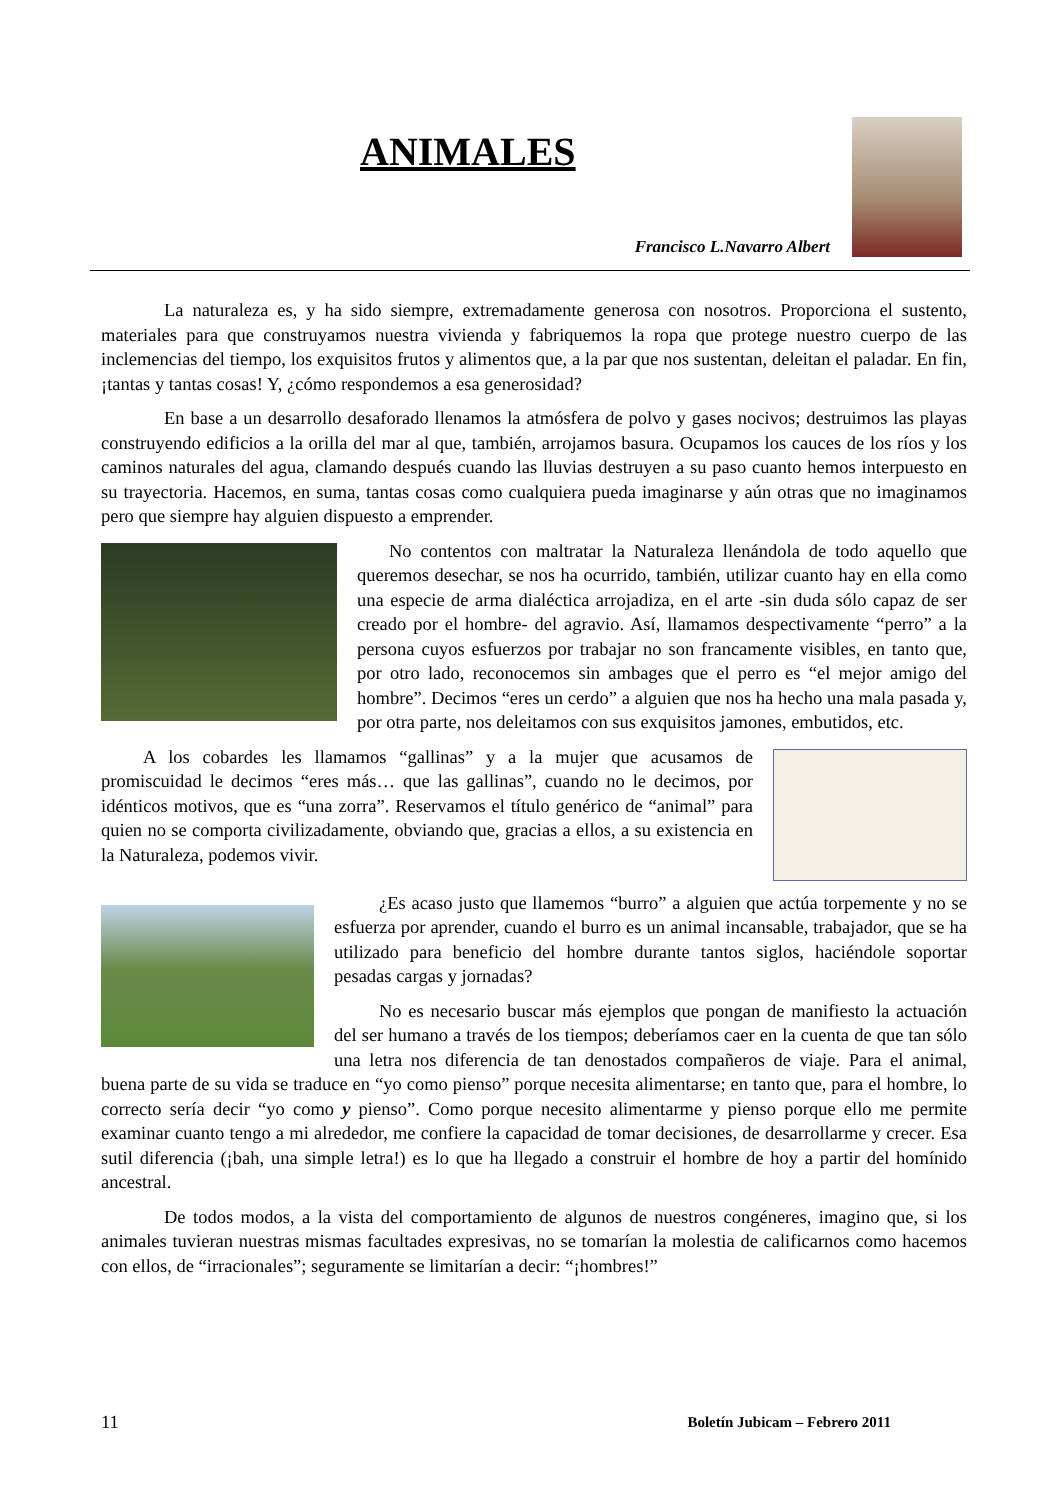ANIMALES
Francisco L.Navarro Albert
La naturaleza es, y ha sido siempre, extremadamente generosa con nosotros. Proporciona el sustento, materiales para que construyamos nuestra vivienda y fabriquemos la ropa que protege nuestro cuerpo de las inclemencias del tiempo, los exquisitos frutos y alimentos que, a la par que nos sustentan, deleitan el paladar. En fin, ¡tantas y tantas cosas! Y, ¿cómo respondemos a esa generosidad?
En base a un desarrollo desaforado llenamos la atmósfera de polvo y gases nocivos; destruimos las playas construyendo edificios a la orilla del mar al que, también, arrojamos basura. Ocupamos los cauces de los ríos y los caminos naturales del agua, clamando después cuando las lluvias destruyen a su paso cuanto hemos interpuesto en su trayectoria. Hacemos, en suma, tantas cosas como cualquiera pueda imaginarse y aún otras que no imaginamos pero que siempre hay alguien dispuesto a emprender.
No contentos con maltratar la Naturaleza llenándola de todo aquello que queremos desechar, se nos ha ocurrido, también, utilizar cuanto hay en ella como una especie de arma dialéctica arrojadiza, en el arte -sin duda sólo capaz de ser creado por el hombre- del agravio. Así, llamamos despectivamente “perro” a la persona cuyos esfuerzos por trabajar no son francamente visibles, en tanto que, por otro lado, reconocemos sin ambages que el perro es “el mejor amigo del hombre”. Decimos “eres un cerdo” a alguien que nos ha hecho una mala pasada y, por otra parte, nos deleitamos con sus exquisitos jamones, embutidos, etc.
A los cobardes les llamamos “gallinas” y a la mujer que acusamos de promiscuidad le decimos “eres más… que las gallinas”, cuando no le decimos, por idénticos motivos, que es “una zorra”. Reservamos el título genérico de “animal” para quien no se comporta civilizadamente, obviando que, gracias a ellos, a su existencia en la Naturaleza, podemos vivir.
¿Es acaso justo que llamemos “burro” a alguien que actúa torpemente y no se esfuerza por aprender, cuando el burro es un animal incansable, trabajador, que se ha utilizado para beneficio del hombre durante tantos siglos, haciéndole soportar pesadas cargas y jornadas?
No es necesario buscar más ejemplos que pongan de manifiesto la actuación del ser humano a través de los tiempos; deberíamos caer en la cuenta de que tan sólo una letra nos diferencia de tan denostados compañeros de viaje. Para el animal, buena parte de su vida se traduce en “yo como pienso” porque necesita alimentarse; en tanto que, para el hombre, lo correcto sería decir “yo como y pienso”. Como porque necesito alimentarme y pienso porque ello me permite examinar cuanto tengo a mi alrededor, me confiere la capacidad de tomar decisiones, de desarrollarme y crecer. Esa sutil diferencia (¡bah, una simple letra!) es lo que ha llegado a construir el hombre de hoy a partir del homínido ancestral.
De todos modos, a la vista del comportamiento de algunos de nuestros congéneres, imagino que, si los animales tuvieran nuestras mismas facultades expresivas, no se tomarían la molestia de calificarnos como hacemos con ellos, de “irracionales”; seguramente se limitarían a decir: “¡hombres!”
11 Boletín Jubicam – Febrero 2011